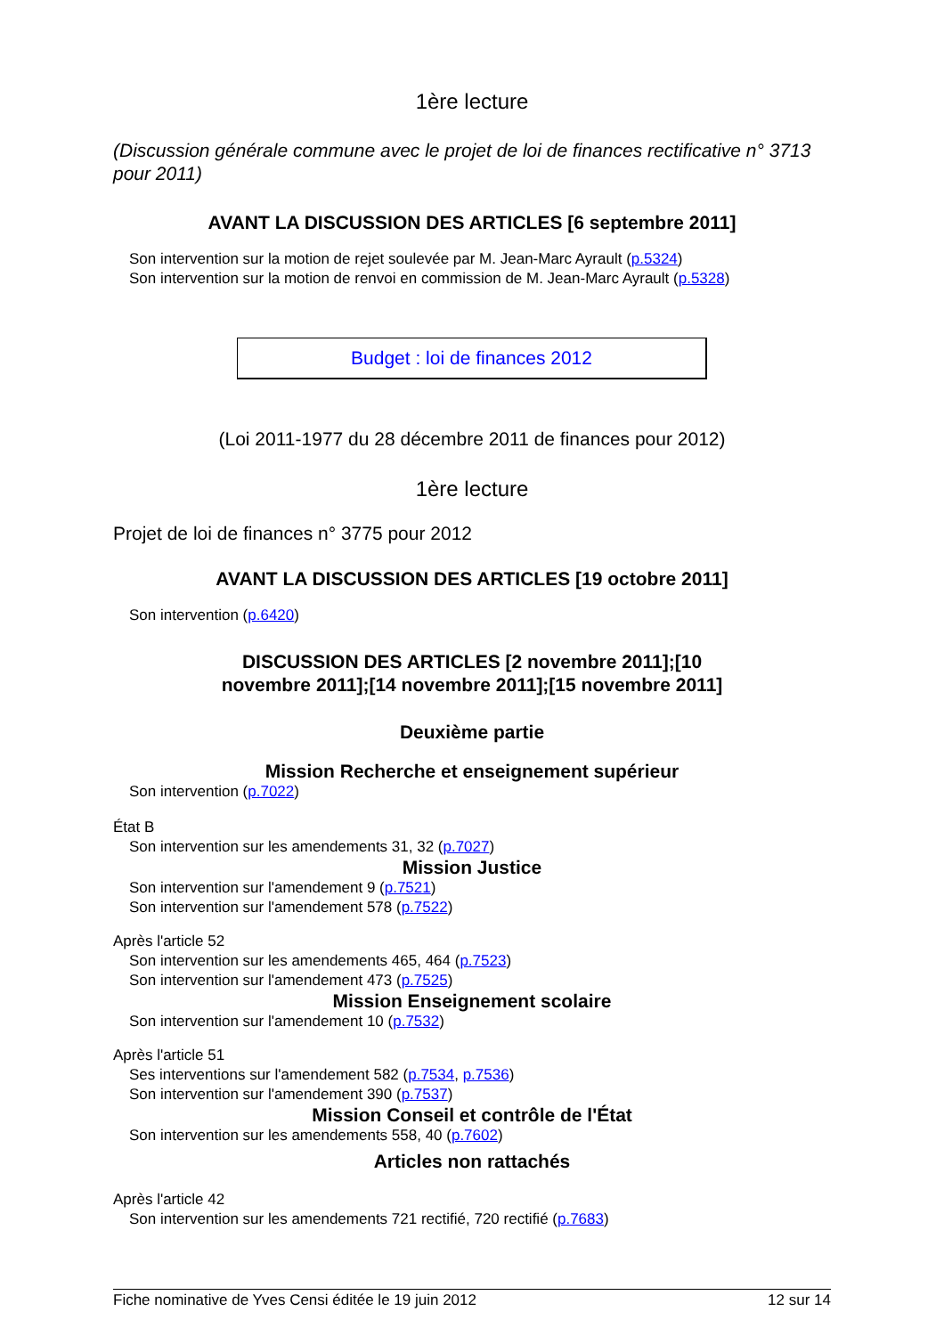1ère lecture
(Discussion générale commune avec le projet de loi de finances rectificative n° 3713 pour 2011)
AVANT LA DISCUSSION DES ARTICLES [6 septembre 2011]
Son intervention sur la motion de rejet soulevée par M. Jean-Marc Ayrault (p.5324)
Son intervention sur la motion de renvoi en commission de M. Jean-Marc Ayrault (p.5328)
Budget : loi de finances 2012
(Loi 2011-1977 du 28 décembre 2011 de finances pour 2012)
1ère lecture
Projet de loi de finances n° 3775 pour 2012
AVANT LA DISCUSSION DES ARTICLES [19 octobre 2011]
Son intervention (p.6420)
DISCUSSION DES ARTICLES [2 novembre 2011];[10 novembre 2011];[14 novembre 2011];[15 novembre 2011]
Deuxième partie
Mission Recherche et enseignement supérieur
Son intervention (p.7022)
État B
Son intervention sur les amendements 31, 32 (p.7027)
Mission Justice
Son intervention sur l'amendement 9 (p.7521)
Son intervention sur l'amendement 578 (p.7522)
Après l'article 52
Son intervention sur les amendements 465, 464 (p.7523)
Son intervention sur l'amendement 473 (p.7525)
Mission Enseignement scolaire
Son intervention sur l'amendement 10 (p.7532)
Après l'article 51
Ses interventions sur l'amendement 582 (p.7534, p.7536)
Son intervention sur l'amendement 390 (p.7537)
Mission Conseil et contrôle de l'État
Son intervention sur les amendements 558, 40 (p.7602)
Articles non rattachés
Après l'article 42
Son intervention sur les amendements 721 rectifié, 720 rectifié (p.7683)
Fiche nominative de Yves Censi éditée le 19 juin 2012 12 sur 14